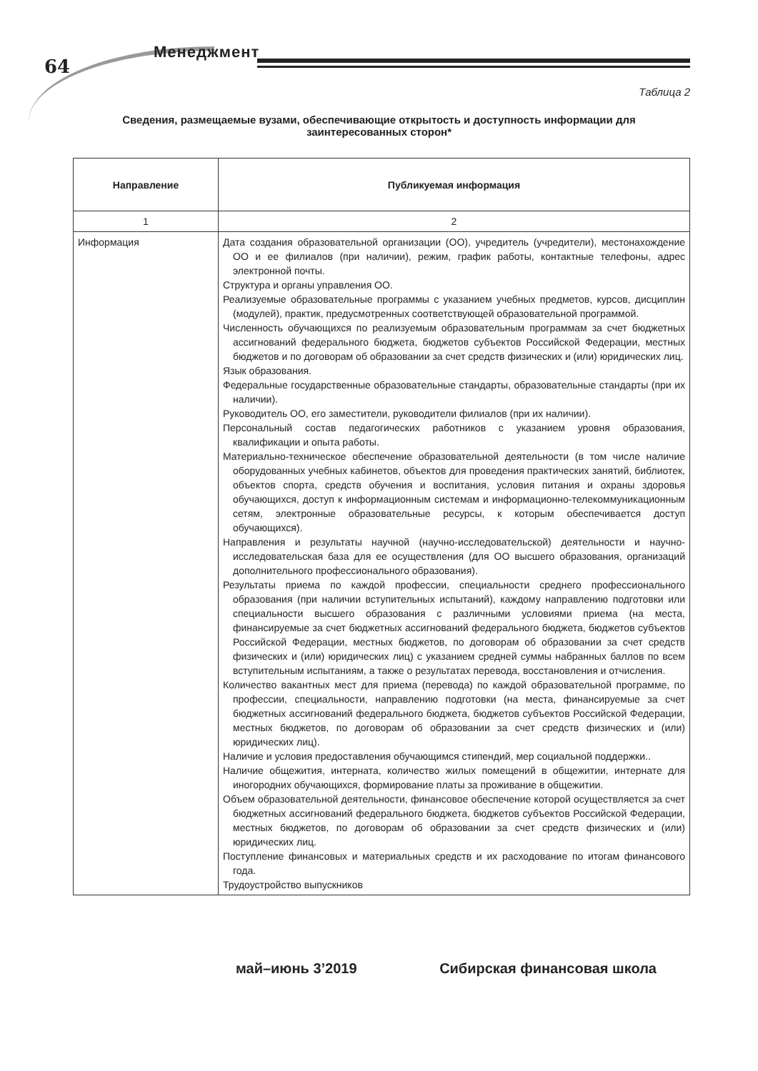64
Менеджмент
Таблица 2
Сведения, размещаемые вузами, обеспечивающие открытость и доступность информации для заинтересованных сторон*
| Направление | Публикуемая информация |
| --- | --- |
| 1 | 2 |
| Информация | Дата создания образовательной организации (ОО), учредитель (учредители), местонахождение ОО и ее филиалов (при наличии), режим, график работы, контактные телефоны, адрес электронной почты. Структура и органы управления ОО. Реализуемые образовательные программы с указанием учебных предметов, курсов, дисциплин (модулей), практик, предусмотренных соответствующей образовательной программой. Численность обучающихся по реализуемым образовательным программам за счет бюджетных ассигнований федерального бюджета, бюджетов субъектов Российской Федерации, местных бюджетов и по договорам об образовании за счет средств физических и (или) юридических лиц. Язык образования. Федеральные государственные образовательные стандарты, образовательные стандарты (при их наличии). Руководитель ОО, его заместители, руководители филиалов (при их наличии). Персональный состав педагогических работников с указанием уровня образования, квалификации и опыта работы. Материально-техническое обеспечение образовательной деятельности (в том числе наличие оборудованных учебных кабинетов, объектов для проведения практических занятий, библиотек, объектов спорта, средств обучения и воспитания, условия питания и охраны здоровья обучающихся, доступ к информационным системам и информационно-телекоммуникационным сетям, электронные образовательные ресурсы, к которым обеспечивается доступ обучающихся). Направления и результаты научной (научно-исследовательской) деятельности и научно-исследовательская база для ее осуществления (для ОО высшего образования, организаций дополнительного профессионального образования). Результаты приема по каждой профессии, специальности среднего профессионального образования (при наличии вступительных испытаний), каждому направлению подготовки или специальности высшего образования с различными условиями приема (на места, финансируемые за счет бюджетных ассигнований федерального бюджета, бюджетов субъектов Российской Федерации, местных бюджетов, по договорам об образовании за счет средств физических и (или) юридических лиц) с указанием средней суммы набранных баллов по всем вступительным испытаниям, а также о результатах перевода, восстановления и отчисления. Количество вакантных мест для приема (перевода) по каждой образовательной программе, по профессии, специальности, направлению подготовки (на места, финансируемые за счет бюджетных ассигнований федерального бюджета, бюджетов субъектов Российской Федерации, местных бюджетов, по договорам об образовании за счет средств физических и (или) юридических лиц). Наличие и условия предоставления обучающимся стипендий, мер социальной поддержки.. Наличие общежития, интерната, количество жилых помещений в общежитии, интернате для иногородних обучающихся, формирование платы за проживание в общежитии. Объем образовательной деятельности, финансовое обеспечение которой осуществляется за счет бюджетных ассигнований федерального бюджета, бюджетов субъектов Российской Федерации, местных бюджетов, по договорам об образовании за счет средств физических и (или) юридических лиц. Поступление финансовых и материальных средств и их расходование по итогам финансового года. Трудоустройство выпускников |
май–июнь 3’2019 Сибирская финансовая школа